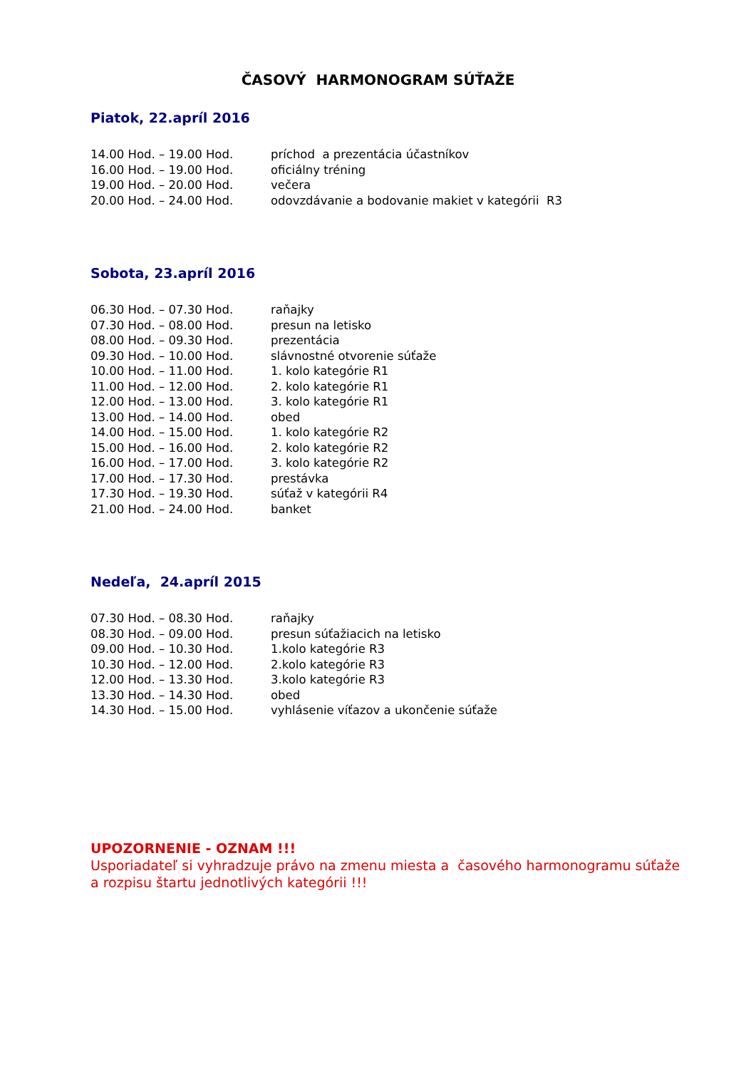ČASOVÝ HARMONOGRAM SÚŤAŽE
Piatok, 22.apríl 2016
14.00 Hod. – 19.00 Hod. príchod a prezentácia účastníkov
16.00 Hod. – 19.00 Hod. oficiálny tréning
19.00 Hod. – 20.00 Hod. večera
20.00 Hod. – 24.00 Hod. odovzdávanie a bodovanie makiet v kategórii R3
Sobota, 23.apríl 2016
06.30 Hod. – 07.30 Hod. raňajky
07.30 Hod. – 08.00 Hod. presun na letisko
08.00 Hod. – 09.30 Hod. prezentácia
09.30 Hod. – 10.00 Hod. slávnostné otvorenie súťaže
10.00 Hod. – 11.00 Hod. 1. kolo kategórie R1
11.00 Hod. – 12.00 Hod. 2. kolo kategórie R1
12.00 Hod. – 13.00 Hod. 3. kolo kategórie R1
13.00 Hod. – 14.00 Hod. obed
14.00 Hod. – 15.00 Hod. 1. kolo kategórie R2
15.00 Hod. – 16.00 Hod. 2. kolo kategórie R2
16.00 Hod. – 17.00 Hod. 3. kolo kategórie R2
17.00 Hod. – 17.30 Hod. prestávka
17.30 Hod. – 19.30 Hod. súťaž v kategórii R4
21.00 Hod. – 24.00 Hod. banket
Nedeľa, 24.apríl 2015
07.30 Hod. – 08.30 Hod. raňajky
08.30 Hod. – 09.00 Hod. presun súťažiacich na letisko
09.00 Hod. – 10.30 Hod. 1.kolo kategórie R3
10.30 Hod. – 12.00 Hod. 2.kolo kategórie R3
12.00 Hod. – 13.30 Hod. 3.kolo kategórie R3
13.30 Hod. – 14.30 Hod. obed
14.30 Hod. – 15.00 Hod. vyhlásenie víťazov a ukončenie súťaže
UPOZORNENIE - OZNAM !!!
Usporiadateľ si vyhradzuje právo na zmenu miesta a časového harmonogramu súťaže
a rozpisu štartu jednotlivých kategórii !!!